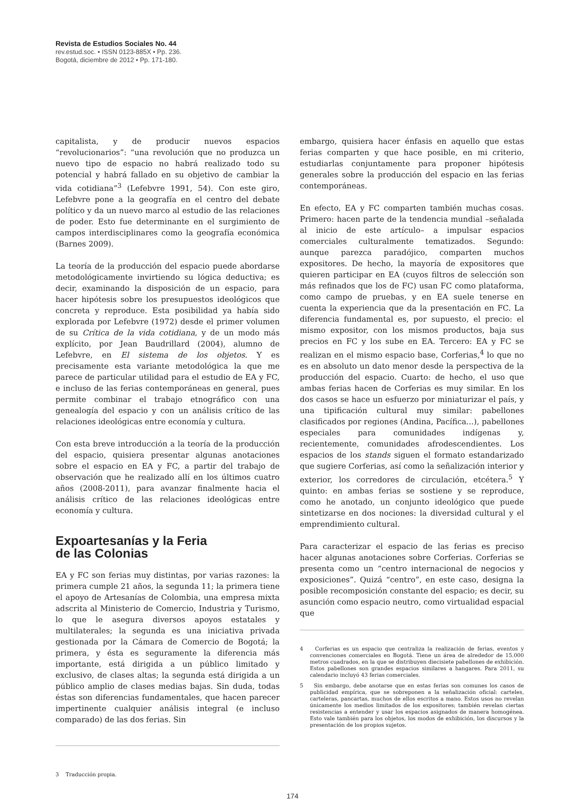Revista de Estudios Sociales No. 44
rev.estud.soc. • ISSN 0123-885X • Pp. 236.
Bogotá, diciembre de 2012 • Pp. 171-180.
capitalista, y de producir nuevos espacios “revolucionarios”: “una revolución que no produzca un nuevo tipo de espacio no habrá realizado todo su potencial y habrá fallado en su objetivo de cambiar la vida cotidiana”<sup>3</sup> (Lefebvre 1991, 54). Con este giro, Lefebvre pone a la geografía en el centro del debate político y da un nuevo marco al estudio de las relaciones de poder. Esto fue determinante en el surgimiento de campos interdisciplinares como la geografía económica (Barnes 2009).
La teoría de la producción del espacio puede abordarse metodológicamente invirtiendo su lógica deductiva; es decir, examinando la disposición de un espacio, para hacer hipótesis sobre los presupuestos ideológicos que concreta y reproduce. Esta posibilidad ya había sido explorada por Lefebvre (1972) desde el primer volumen de su Crítica de la vida cotidiana, y de un modo más explícito, por Jean Baudrillard (2004), alumno de Lefebvre, en El sistema de los objetos. Y es precisamente esta variante metodológica la que me parece de particular utilidad para el estudio de EA y FC, e incluso de las ferias contemporáneas en general, pues permite combinar el trabajo etnográfico con una genealogía del espacio y con un análisis crítico de las relaciones ideológicas entre economía y cultura.
Con esta breve introducción a la teoría de la producción del espacio, quisiera presentar algunas anotaciones sobre el espacio en EA y FC, a partir del trabajo de observación que he realizado allí en los últimos cuatro años (2008-2011), para avanzar finalmente hacia el análisis crítico de las relaciones ideológicas entre economía y cultura.
Expoartesanías y la Feria
de las Colonias
EA y FC son ferias muy distintas, por varias razones: la primera cumple 21 años, la segunda 11; la primera tiene el apoyo de Artesanías de Colombia, una empresa mixta adscrita al Ministerio de Comercio, Industria y Turismo, lo que le asegura diversos apoyos estatales y multilaterales; la segunda es una iniciativa privada gestionada por la Cámara de Comercio de Bogotá; la primera, y ésta es seguramente la diferencia más importante, está dirigida a un público limitado y exclusivo, de clases altas; la segunda está dirigida a un público amplio de clases medias bajas. Sin duda, todas éstas son diferencias fundamentales, que hacen parecer impertinente cualquier análisis integral (e incluso comparado) de las dos ferias. Sin
3 Traducción propia.
embargo, quisiera hacer énfasis en aquello que estas ferias comparten y que hace posible, en mi criterio, estudiarlas conjuntamente para proponer hipótesis generales sobre la producción del espacio en las ferias contemporáneas.
En efecto, EA y FC comparten también muchas cosas. Primero: hacen parte de la tendencia mundial –señalada al inicio de este artículo– a impulsar espacios comerciales culturalmente tematizados. Segundo: aunque parezca paradójico, comparten muchos expositores. De hecho, la mayoría de expositores que quieren participar en EA (cuyos filtros de selección son más refinados que los de FC) usan FC como plataforma, como campo de pruebas, y en EA suele tenerse en cuenta la experiencia que da la presentación en FC. La diferencia fundamental es, por supuesto, el precio: el mismo expositor, con los mismos productos, baja sus precios en FC y los sube en EA. Tercero: EA y FC se realizan en el mismo espacio base, Corferias,<sup>4</sup> lo que no es en absoluto un dato menor desde la perspectiva de la producción del espacio. Cuarto: de hecho, el uso que ambas ferias hacen de Corferias es muy similar. En los dos casos se hace un esfuerzo por miniaturizar el país, y una tipificación cultural muy similar: pabellones clasificados por regiones (Andina, Pacífica...), pabellones especiales para comunidades indígenas y, recientemente, comunidades afrodescendientes. Los espacios de los stands siguen el formato estandarizado que sugiere Corferias, así como la señalización interior y exterior, los corredores de circulación, etcétera.<sup>5</sup> Y quinto: en ambas ferias se sostiene y se reproduce, como he anotado, un conjunto ideológico que puede sintetizarse en dos nociones: la diversidad cultural y el emprendimiento cultural.
Para caracterizar el espacio de las ferias es preciso hacer algunas anotaciones sobre Corferias. Corferias se presenta como un “centro internacional de negocios y exposiciones”. Quizá “centro”, en este caso, designa la posible recomposición constante del espacio; es decir, su asunción como espacio neutro, como virtualidad espacial que
4 Corferias es un espacio que centraliza la realización de ferias, eventos y convenciones comerciales en Bogotá. Tiene un área de alrededor de 15.000 metros cuadrados, en la que se distribuyen diecisiete pabellones de exhibición. Estos pabellones son grandes espacios similares a hangares. Para 2011, su calendario incluyó 43 ferias comerciales.
5 Sin embargo, debe anotarse que en estas ferias son comunes los casos de publicidad empírica, que se sobreponen a la señalización oficial: carteles, carteleras, pancartas, muchos de ellos escritos a mano. Estos usos no revelan únicamente los medios limitados de los expositores; también revelan ciertas resistencias a entender y usar los espacios asignados de manera homogénea. Esto vale también para los objetos, los modos de exhibición, los discursos y la presentación de los propios sujetos.
174